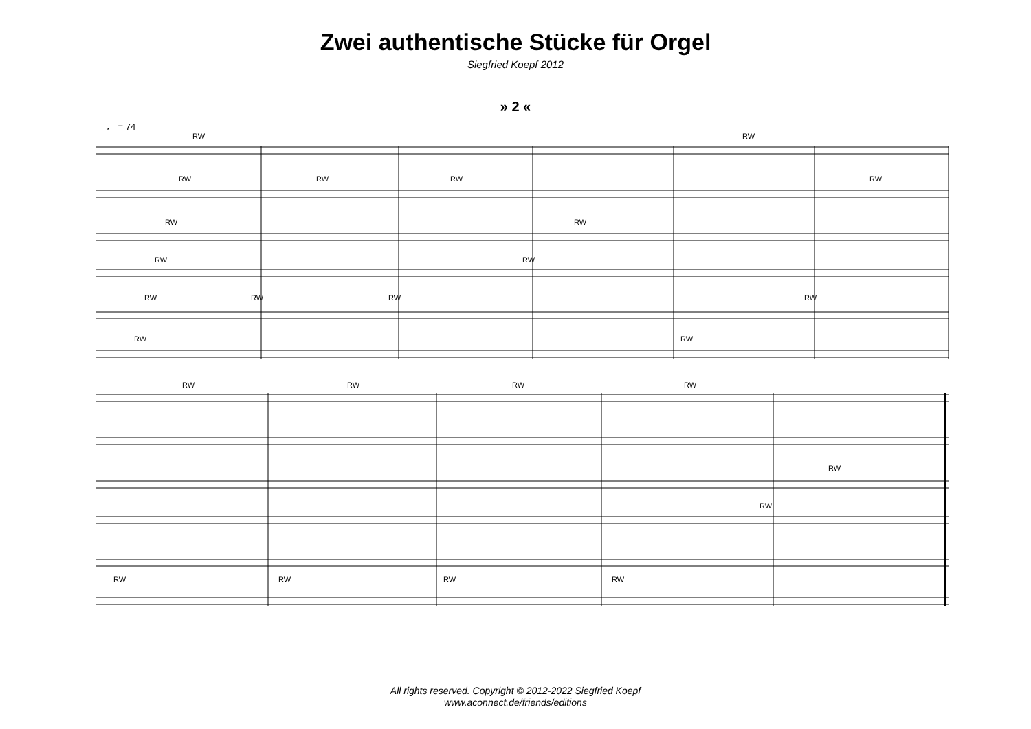Zwei authentische Stücke für Orgel
Siegfried Koepf 2012
» 2 «
♩ = 74
RW
RW
RW
RW
RW
RW
RW
RW
RW
RW
RW
RW
RW
RW
RW
RW
RW
RW
RW
RW
RW
RW
RW
RW
RW
RW
All rights reserved. Copyright © 2012-2022 Siegfried Koepf
www.aconnect.de/friends/editions